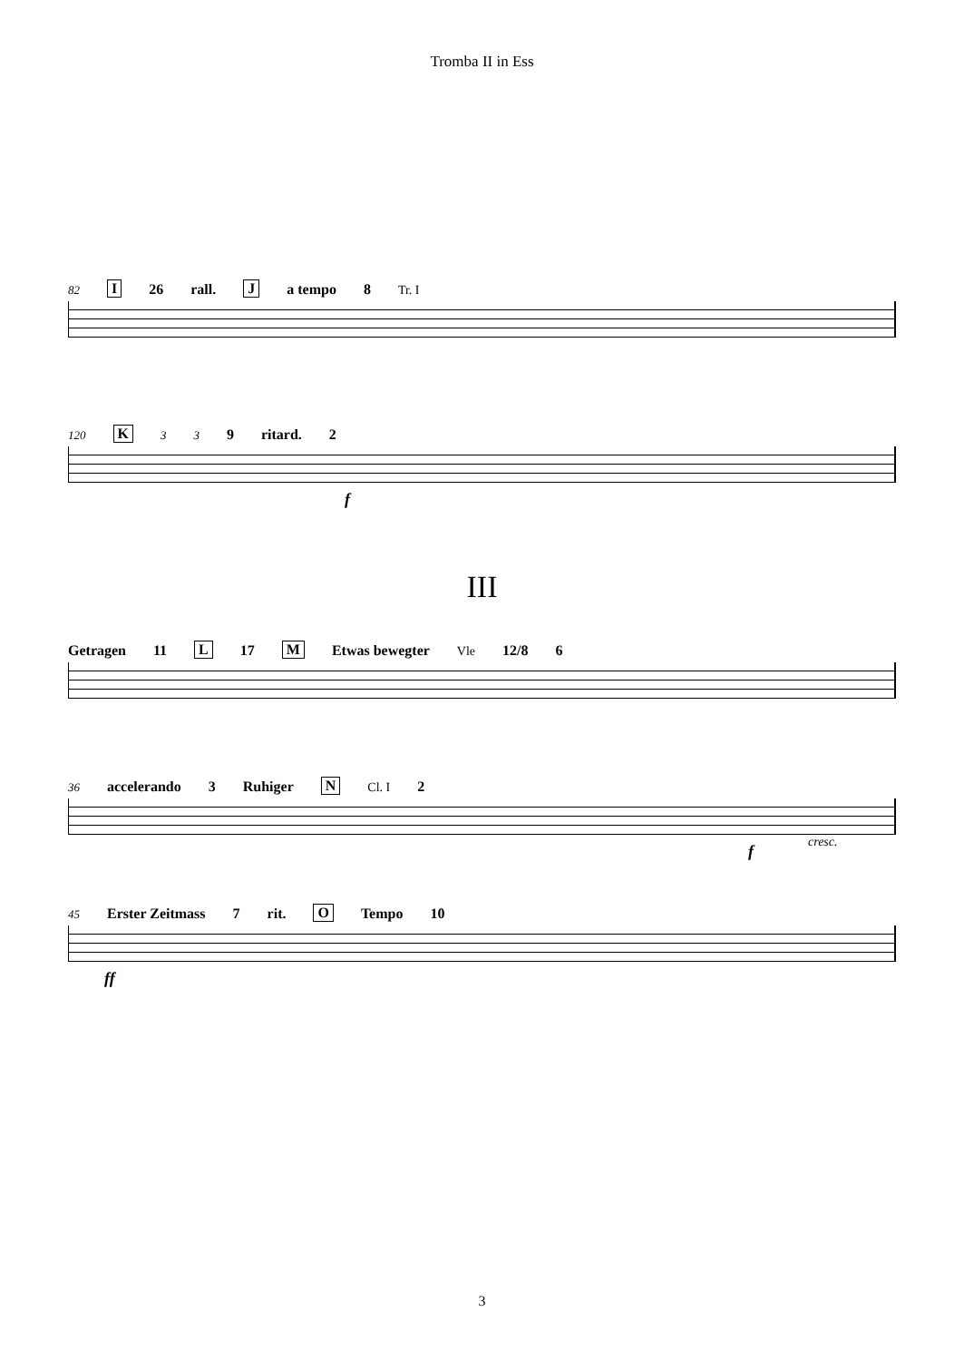Tromba II in Ess
82 I 26 rall. J a tempo 8 Tr. I
120 K 3 3 9 ritard. 2
f
III
Getragen 11 L 17 M Etwas bewegter Vle 12/8 6
36 accelerando 3 Ruhiger N Cl. I 2
fcresc.
45 Erster Zeitmass 7 rit. O Tempo 10
ff
3